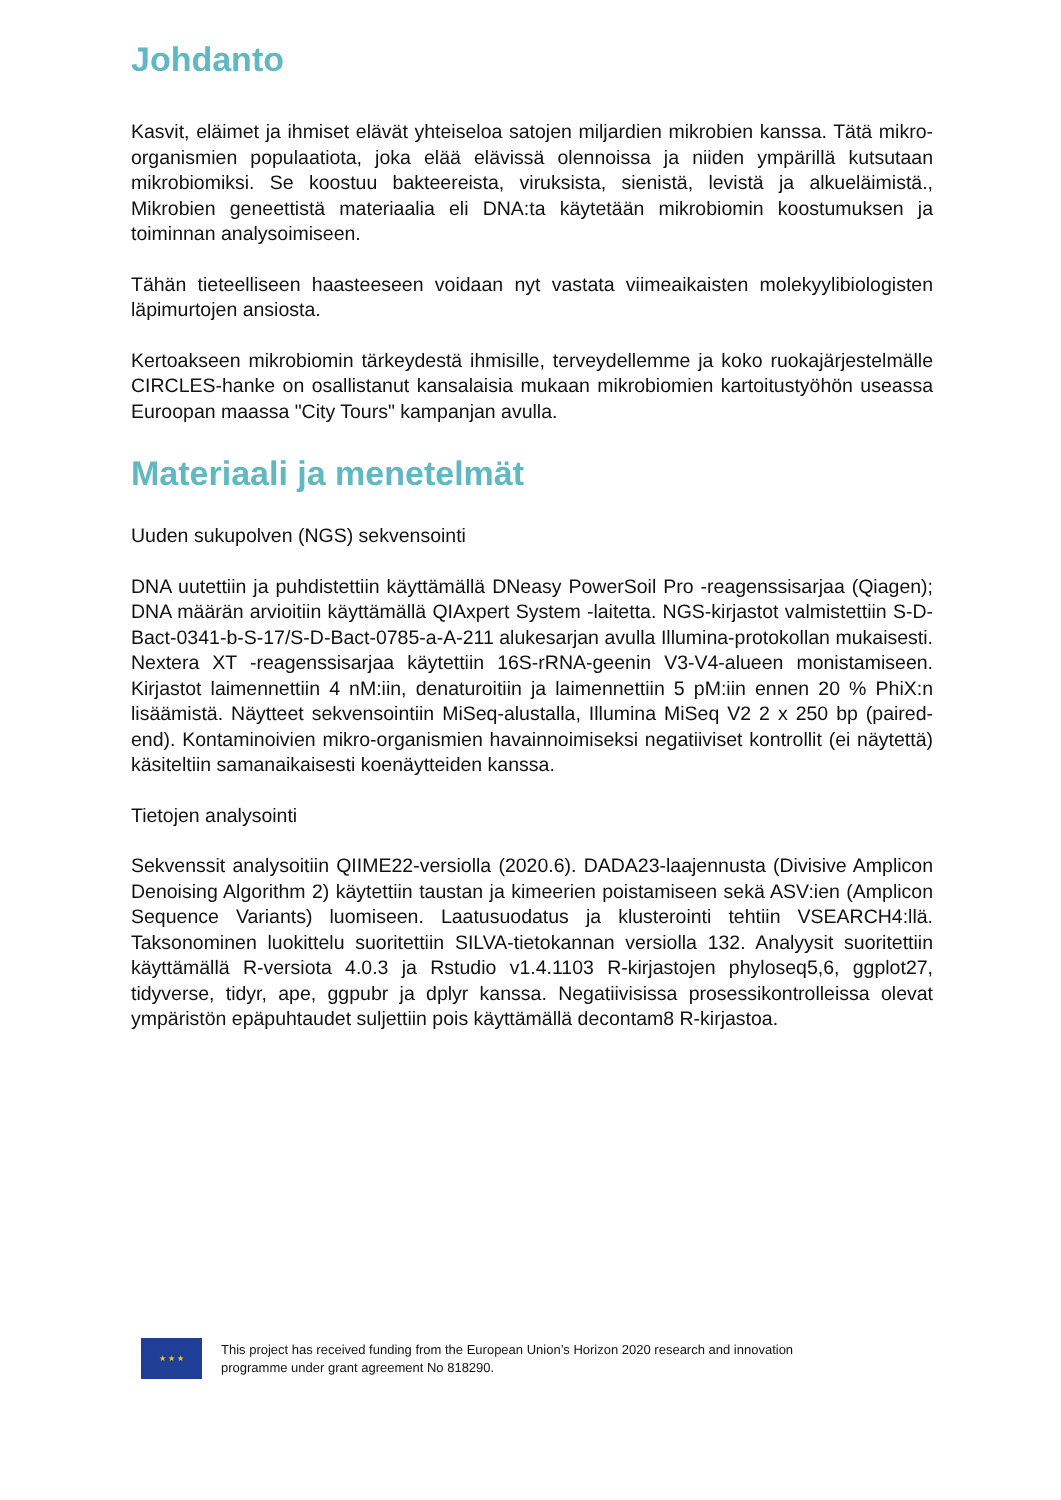Johdanto
Kasvit, eläimet ja ihmiset elävät yhteiseloa satojen miljardien mikrobien kanssa. Tätä mikro-organismien populaatiota, joka elää elävissä olennoissa ja niiden ympärillä kutsutaan mikrobiomiksi. Se koostuu bakteereista, viruksista, sienistä, levistä ja alkueläimistä., Mikrobien geneettistä materiaalia eli DNA:ta käytetään mikrobiomin koostumuksen ja toiminnan analysoimiseen.
Tähän tieteelliseen haasteeseen voidaan nyt vastata viimeaikaisten molekyylibiologisten läpimurtojen ansiosta.
Kertoakseen mikrobiomin tärkeydestä ihmisille, terveydellemme ja koko ruokajärjestelmälle CIRCLES-hanke on osallistanut kansalaisia mukaan mikrobiomien kartoitustyöhön useassa Euroopan maassa "City Tours" kampanjan avulla.
Materiaali ja menetelmät
Uuden sukupolven (NGS) sekvensointi
DNA uutettiin ja puhdistettiin käyttämällä DNeasy PowerSoil Pro -reagenssisarjaa (Qiagen); DNA määrän arvioitiin käyttämällä QIAxpert System -laitetta. NGS-kirjastot valmistettiin S-D-Bact-0341-b-S-17/S-D-Bact-0785-a-A-211 alukesarjan avulla Illumina-protokollan mukaisesti. Nextera XT -reagenssisarjaa käytettiin 16S-rRNA-geenin V3-V4-alueen monistamiseen. Kirjastot laimennettiin 4 nM:iin, denaturoitiin ja laimennettiin 5 pM:iin ennen 20 % PhiX:n lisäämistä. Näytteet sekvensointiin MiSeq-alustalla, Illumina MiSeq V2 2 x 250 bp (paired-end). Kontaminoivien mikro-organismien havainnoimiseksi negatiiviset kontrollit (ei näytettä) käsiteltiin samanaikaisesti koenäytteiden kanssa.
Tietojen analysointi
Sekvenssit analysoitiin QIIME22-versiolla (2020.6). DADA23-laajennusta (Divisive Amplicon Denoising Algorithm 2) käytettiin taustan ja kimeerien poistamiseen sekä ASV:ien (Amplicon Sequence Variants) luomiseen. Laatusuodatus ja klusterointi tehtiin VSEARCH4:llä. Taksonominen luokittelu suoritettiin SILVA-tietokannan versiolla 132. Analyysit suoritettiin käyttämällä R-versiota 4.0.3 ja Rstudio v1.4.1103 R-kirjastojen phyloseq5,6, ggplot27, tidyverse, tidyr, ape, ggpubr ja dplyr kanssa. Negatiivisissa prosessikontrolleissa olevat ympäristön epäpuhtaudet suljettiin pois käyttämällä decontam8 R-kirjastoa.
★ ★ ★
This project has received funding from the European Union’s Horizon 2020 research and innovation
programme under grant agreement No 818290.